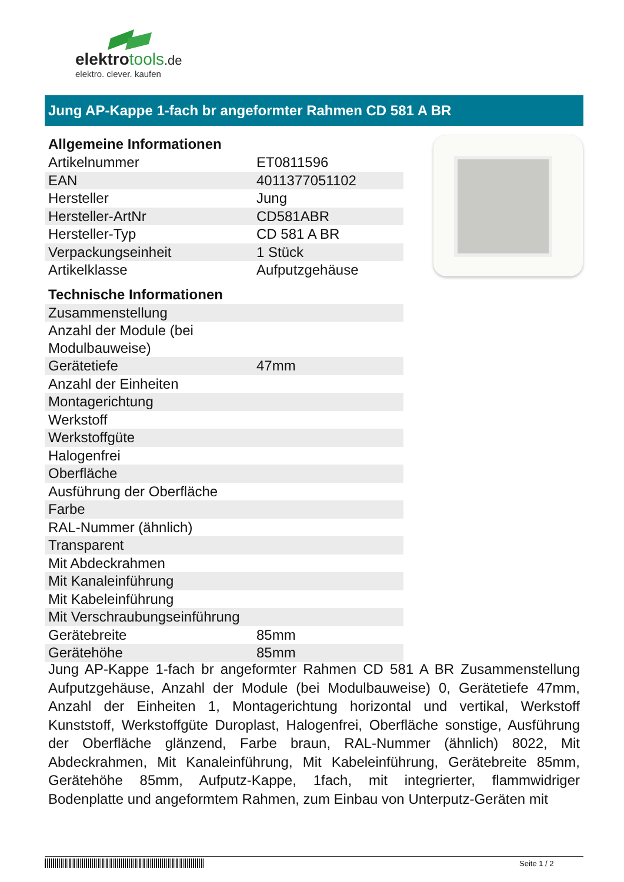elektrotools.de
elektro. clever. kaufen
Jung AP-Kappe 1-fach br angeformter Rahmen CD 581 A BR
Allgemeine Informationen
| Artikelnummer | ET0811596 |
| EAN | 4011377051102 |
| Hersteller | Jung |
| Hersteller-ArtNr | CD581ABR |
| Hersteller-Typ | CD 581 A BR |
| Verpackungseinheit | 1 Stück |
| Artikelklasse | Aufputzgehäuse |
Technische Informationen
| Zusammenstellung | |
| Anzahl der Module (bei Modulbauweise) | |
| Gerätetiefe | 47mm |
| Anzahl der Einheiten | |
| Montagerichtung | |
| Werkstoff | |
| Werkstoffgüte | |
| Halogenfrei | |
| Oberfläche | |
| Ausführung der Oberfläche | |
| Farbe | |
| RAL-Nummer (ähnlich) | |
| Transparent | |
| Mit Abdeckrahmen | |
| Mit Kanaleinführung | |
| Mit Kabeleinführung | |
| Mit Verschraubungseinführung | |
| Gerätebreite | 85mm |
| Gerätehöhe | 85mm |
Jung AP-Kappe 1-fach br angeformter Rahmen CD 581 A BR Zusammenstellung Aufputzgehäuse, Anzahl der Module (bei Modulbauweise) 0, Gerätetiefe 47mm, Anzahl der Einheiten 1, Montagerichtung horizontal und vertikal, Werkstoff Kunststoff, Werkstoffgüte Duroplast, Halogenfrei, Oberfläche sonstige, Ausführung der Oberfläche glänzend, Farbe braun, RAL-Nummer (ähnlich) 8022, Mit Abdeckrahmen, Mit Kanaleinführung, Mit Kabeleinführung, Gerätebreite 85mm, Gerätehöhe 85mm, Aufputz-Kappe, 1fach, mit integrierter, flammwidriger Bodenplatte und angeformtem Rahmen, zum Einbau von Unterputz-Geräten mit
Seite 1 / 2